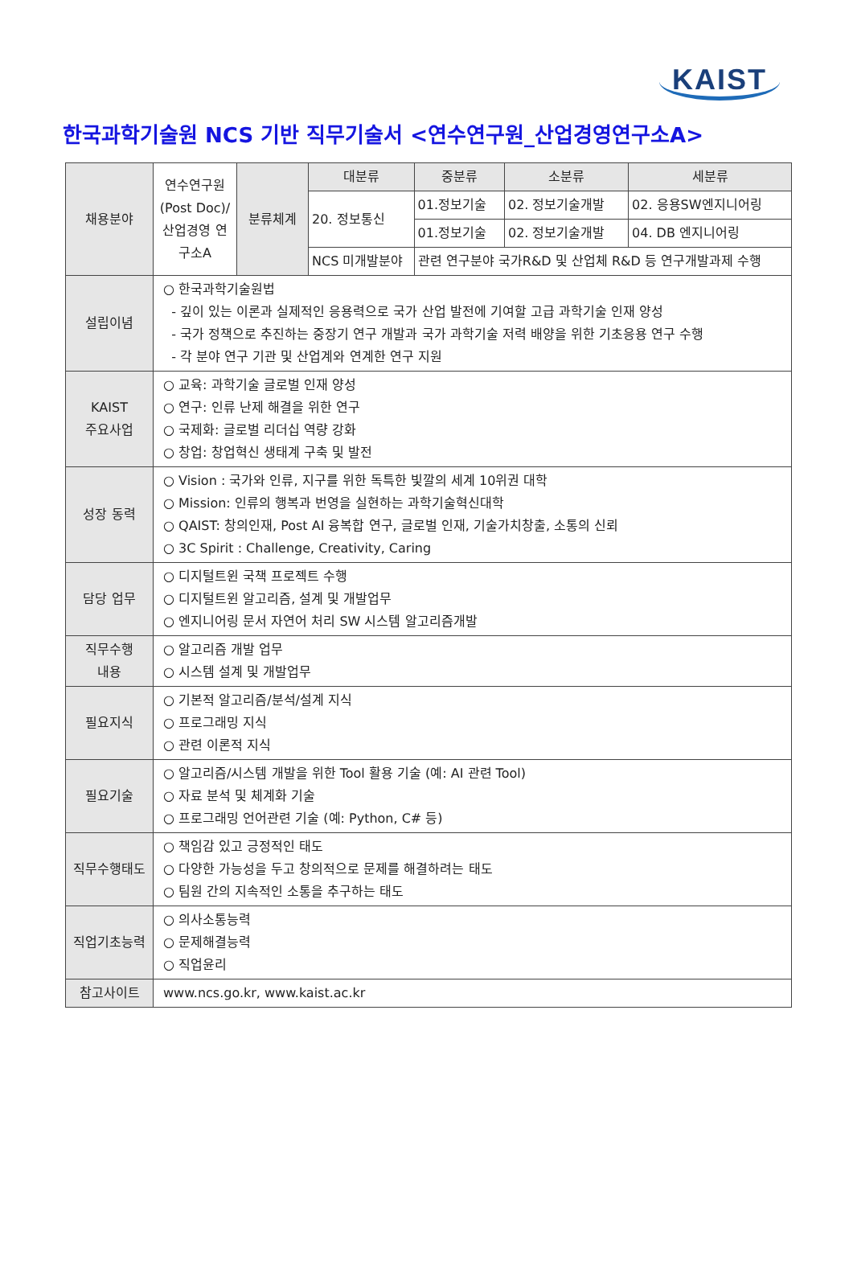KAIST
한국과학기술원 NCS 기반 직무기술서 <연수연구원_산업경영연구소A>
| 채용분야 | 연수연구원 (Post Doc)/ 산업경영 연구소A | 분류체계 | 대분류 | 중분류 | 소분류 | 세분류 |
| | | | 20. 정보통신 | 01.정보기술 | 02. 정보기술개발 | 02. 응용SW엔지니어링 |
| | | | | 01.정보기술 | 02. 정보기술개발 | 04. DB 엔지니어링 |
| | | | NCS 미개발분야 | 관련 연구분야 국가R&D 및 산업체 R&D 등 연구개발과제 수행 | | |
| 설립이념 | ○ 한국과학기술원법 - 깊이 있는 이론과 실제적인 응용력으로 국가 산업 발전에 기여할 고급 과학기술 인재 양성 - 국가 정책으로 추진하는 중장기 연구 개발과 국가 과학기술 저력 배양을 위한 기초응용 연구 수행 - 각 분야 연구 기관 및 산업계와 연계한 연구 지원 | | | | | |
| KAIST 주요사업 | ○ 교육: 과학기술 글로벌 인재 양성 ○ 연구: 인류 난제 해결을 위한 연구 ○ 국제화: 글로벌 리더십 역량 강화 ○ 창업: 창업혁신 생태계 구축 및 발전 | | | | | |
| 성장 동력 | ○ Vision : 국가와 인류, 지구를 위한 독특한 빛깔의 세계 10위권 대학 ○ Mission: 인류의 행복과 번영을 실현하는 과학기술혁신대학 ○ QAIST: 창의인재, Post AI 융복합 연구, 글로벌 인재, 기술가치창출, 소통의 신뢰 ○ 3C Spirit : Challenge, Creativity, Caring | | | | | |
| 담당 업무 | ○ 디지털트윈 국책 프로젝트 수행 ○ 디지털트윈 알고리즘, 설계 및 개발업무 ○ 엔지니어링 문서 자연어 처리 SW 시스템 알고리즘개발 | | | | | |
| 직무수행 내용 | ○ 알고리즘 개발 업무 ○ 시스템 설계 및 개발업무 | | | | | |
| 필요지식 | ○ 기본적 알고리즘/분석/설계 지식 ○ 프로그래밍 지식 ○ 관련 이론적 지식 | | | | | |
| 필요기술 | ○ 알고리즘/시스템 개발을 위한 Tool 활용 기술 (예: AI 관련 Tool) ○ 자료 분석 및 체계화 기술 ○ 프로그래밍 언어관련 기술 (예: Python, C# 등) | | | | | |
| 직무수행태도 | ○ 책임감 있고 긍정적인 태도 ○ 다양한 가능성을 두고 창의적으로 문제를 해결하려는 태도 ○ 팀원 간의 지속적인 소통을 추구하는 태도 | | | | | |
| 직업기초능력 | ○ 의사소통능력 ○ 문제해결능력 ○ 직업윤리 | | | | | |
| 참고사이트 | www.ncs.go.kr, www.kaist.ac.kr | | | | | |